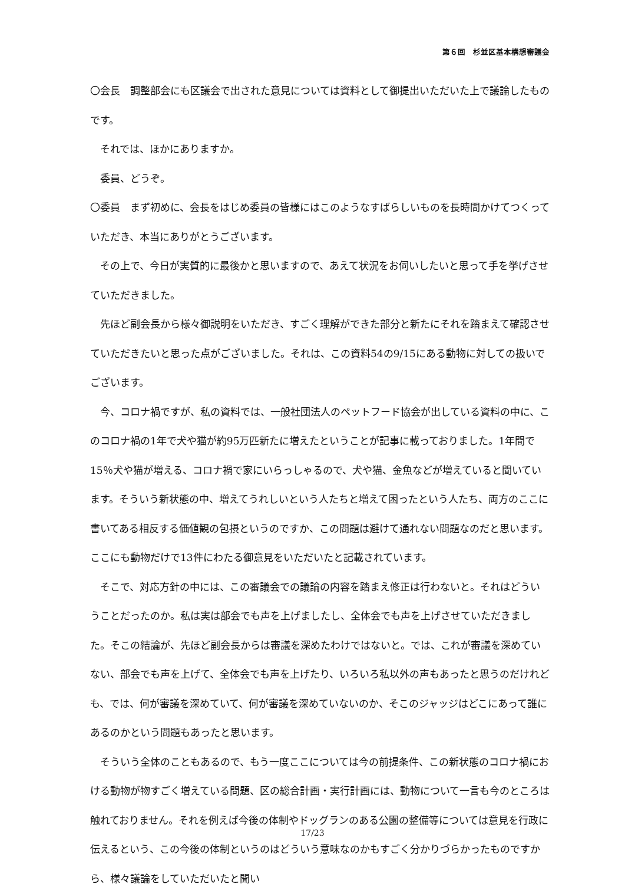第６回　杉並区基本構想審議会
〇会長　調整部会にも区議会で出された意見については資料として御提出いただいた上で議論したものです。
それでは、ほかにありますか。
委員、どうぞ。
〇委員　まず初めに、会長をはじめ委員の皆様にはこのようなすばらしいものを長時間かけてつくっていただき、本当にありがとうございます。
その上で、今日が実質的に最後かと思いますので、あえて状況をお伺いしたいと思って手を挙げさせていただきました。
先ほど副会長から様々御説明をいただき、すごく理解ができた部分と新たにそれを踏まえて確認させていただきたいと思った点がございました。それは、この資料54の9/15にある動物に対しての扱いでございます。
今、コロナ禍ですが、私の資料では、一般社団法人のペットフード協会が出している資料の中に、このコロナ禍の1年で犬や猫が約95万匹新たに増えたということが記事に載っておりました。1年間で15％犬や猫が増える、コロナ禍で家にいらっしゃるので、犬や猫、金魚などが増えていると聞いています。そういう新状態の中、増えてうれしいという人たちと増えて困ったという人たち、両方のここに書いてある相反する価値観の包摂というのですか、この問題は避けて通れない問題なのだと思います。ここにも動物だけで13件にわたる御意見をいただいたと記載されています。
そこで、対応方針の中には、この審議会での議論の内容を踏まえ修正は行わないと。それはどういうことだったのか。私は実は部会でも声を上げましたし、全体会でも声を上げさせていただきました。そこの結論が、先ほど副会長からは審議を深めたわけではないと。では、これが審議を深めていない、部会でも声を上げて、全体会でも声を上げたり、いろいろ私以外の声もあったと思うのだけれども、では、何が審議を深めていて、何が審議を深めていないのか、そこのジャッジはどこにあって誰にあるのかという問題もあったと思います。
そういう全体のこともあるので、もう一度ここについては今の前提条件、この新状態のコロナ禍における動物が物すごく増えている問題、区の総合計画・実行計画には、動物について一言も今のところは触れておりません。それを例えば今後の体制やドッグランのある公園の整備等については意見を行政に伝えるという、この今後の体制というのはどういう意味なのかもすごく分かりづらかったものですから、様々議論をしていただいたと聞い
17/23